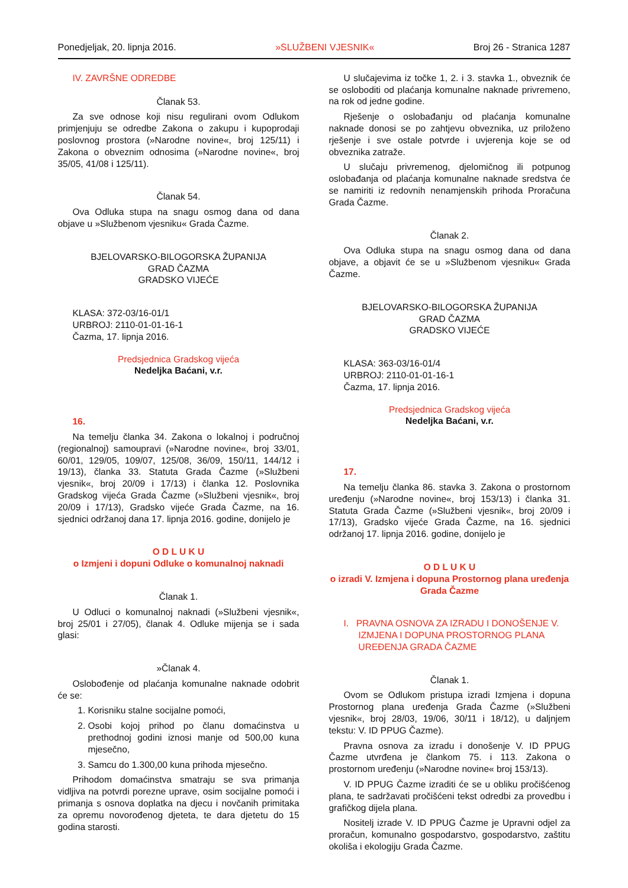Ponedjeljak, 20. lipnja 2016. »SLUŽBENI VJESNIK« Broj 26 - Stranica 1287
IV. ZAVRŠNE ODREDBE
Članak 53.
Za sve odnose koji nisu regulirani ovom Odlukom primjenjuju se odredbe Zakona o zakupu i kupoprodaji poslovnog prostora (»Narodne novine«, broj 125/11) i Zakona o obveznim odnosima (»Narodne novine«, broj 35/05, 41/08 i 125/11).
Članak 54.
Ova Odluka stupa na snagu osmog dana od dana objave u »Službenom vjesniku« Grada Čazme.
BJELOVARSKO-BILOGORSKA ŽUPANIJA
GRAD ČAZMA
GRADSKO VIJEĆE
KLASA: 372-03/16-01/1
URBROJ: 2110-01-01-16-1
Čazma, 17. lipnja 2016.
Predsjednica Gradskog vijeća
Nedeljka Baćani, v.r.
16.
Na temelju članka 34. Zakona o lokalnoj i područnoj (regionalnoj) samoupravi (»Narodne novine«, broj 33/01, 60/01, 129/05, 109/07, 125/08, 36/09, 150/11, 144/12 i 19/13), članka 33. Statuta Grada Čazme (»Službeni vjesnik«, broj 20/09 i 17/13) i članka 12. Poslovnika Gradskog vijeća Grada Čazme (»Službeni vjesnik«, broj 20/09 i 17/13), Gradsko vijeće Grada Čazme, na 16. sjednici održanoj dana 17. lipnja 2016. godine, donijelo je
O D L U K U
o Izmjeni i dopuni Odluke o komunalnoj naknadi
Članak 1.
U Odluci o komunalnoj naknadi (»Službeni vjesnik«, broj 25/01 i 27/05), članak 4. Odluke mijenja se i sada glasi:
»Članak 4.
Oslobođenje od plaćanja komunalne naknade odobrit će se:
1. Korisniku stalne socijalne pomoći,
2. Osobi kojoj prihod po članu domaćinstva u prethodnoj godini iznosi manje od 500,00 kuna mjesečno,
3. Samcu do 1.300,00 kuna prihoda mjesečno.
Prihodom domaćinstva smatraju se sva primanja vidljiva na potvrdi porezne uprave, osim socijalne pomoći i primanja s osnova doplatka na djecu i novčanih primitaka za opremu novorođenog djeteta, te dara djetetu do 15 godina starosti.
U slučajevima iz točke 1, 2. i 3. stavka 1., obveznik će se osloboditi od plaćanja komunalne naknade privremeno, na rok od jedne godine.
Rješenje o oslobađanju od plaćanja komunalne naknade donosi se po zahtjevu obveznika, uz priloženo rješenje i sve ostale potvrde i uvjerenja koje se od obveznika zatraže.
U slučaju privremenog, djelomičnog ili potpunog oslobađanja od plaćanja komunalne naknade sredstva će se namiriti iz redovnih nenamjenskih prihoda Proračuna Grada Čazme.
Članak 2.
Ova Odluka stupa na snagu osmog dana od dana objave, a objavit će se u »Službenom vjesniku« Grada Čazme.
BJELOVARSKO-BILOGORSKA ŽUPANIJA
GRAD ČAZMA
GRADSKO VIJEĆE
KLASA: 363-03/16-01/4
URBROJ: 2110-01-01-16-1
Čazma, 17. lipnja 2016.
Predsjednica Gradskog vijeća
Nedeljka Baćani, v.r.
17.
Na temelju članka 86. stavka 3. Zakona o prostornom uređenju (»Narodne novine«, broj 153/13) i članka 31. Statuta Grada Čazme (»Službeni vjesnik«, broj 20/09 i 17/13), Gradsko vijeće Grada Čazme, na 16. sjednici održanoj 17. lipnja 2016. godine, donijelo je
O D L U K U
o izradi V. Izmjena i dopuna Prostornog plana uređenja Grada Čazme
I. PRAVNA OSNOVA ZA IZRADU I DONOŠENJE V. IZMJENA I DOPUNA PROSTORNOG PLANA UREĐENJA GRADA ČAZME
Članak 1.
Ovom se Odlukom pristupa izradi Izmjena i dopuna Prostornog plana uređenja Grada Čazme (»Službeni vjesnik«, broj 28/03, 19/06, 30/11 i 18/12), u daljnjem tekstu: V. ID PPUG Čazme).
Pravna osnova za izradu i donošenje V. ID PPUG Čazme utvrđena je člankom 75. i 113. Zakona o prostornom uređenju (»Narodne novine« broj 153/13).
V. ID PPUG Čazme izraditi će se u obliku pročišćenog plana, te sadržavati pročišćeni tekst odredbi za provedbu i grafičkog dijela plana.
Nositelj izrade V. ID PPUG Čazme je Upravni odjel za proračun, komunalno gospodarstvo, gospodarstvo, zaštitu okoliša i ekologiju Grada Čazme.